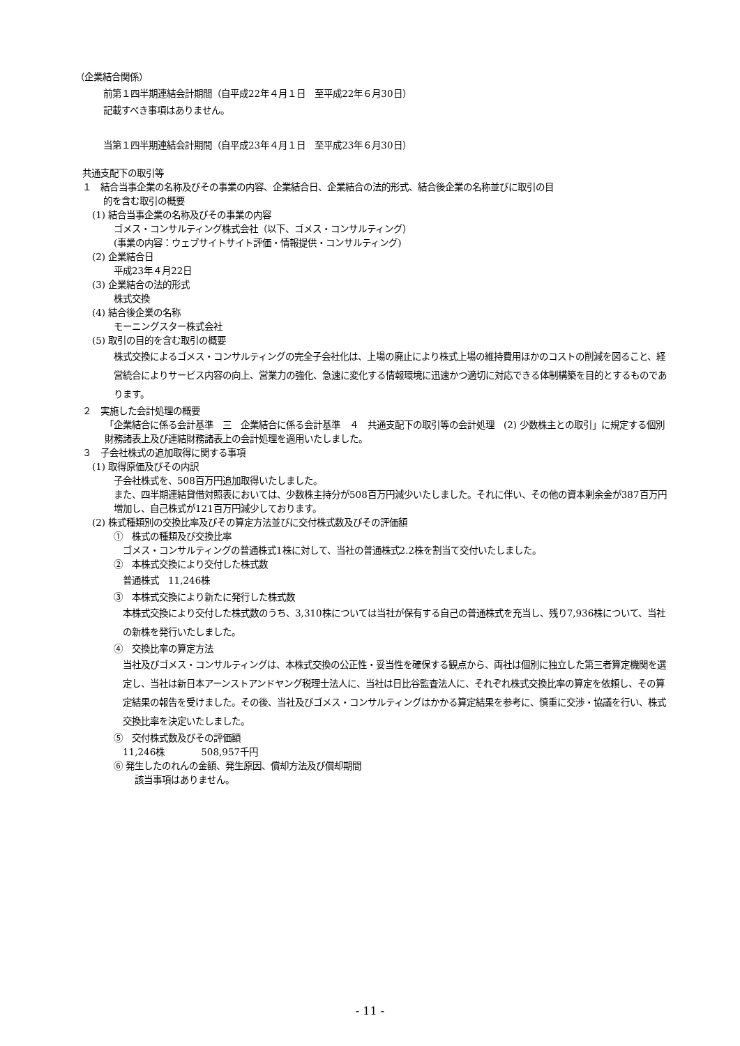（企業結合関係）
前第１四半期連結会計期間（自平成22年４月１日　至平成22年６月30日）
記載すべき事項はありません。
当第１四半期連結会計期間（自平成23年４月１日　至平成23年６月30日）
共通支配下の取引等
１　結合当事企業の名称及びその事業の内容、企業結合日、企業結合の法的形式、結合後企業の名称並びに取引の目
的を含む取引の概要
(1) 結合当事企業の名称及びその事業の内容
ゴメス・コンサルティング株式会社（以下、ゴメス・コンサルティング）
(事業の内容：ウェブサイトサイト評価・情報提供・コンサルティング)
(2) 企業結合日
平成23年４月22日
(3) 企業結合の法的形式
株式交換
(4) 結合後企業の名称
モーニングスター株式会社
(5) 取引の目的を含む取引の概要
株式交換によるゴメス・コンサルティングの完全子会社化は、上場の廃止により株式上場の維持費用ほかのコストの削減を図ること、経営統合によりサービス内容の向上、営業力の強化、急速に変化する情報環境に迅速かつ適切に対応できる体制構築を目的とするものであります。
２　実施した会計処理の概要
「企業結合に係る会計基準　三　企業結合に係る会計基準　４　共通支配下の取引等の会計処理　(2) 少数株主との取引」に規定する個別財務諸表上及び連結財務諸表上の会計処理を適用いたしました。
３　子会社株式の追加取得に関する事項
(1) 取得原価及びその内訳
子会社株式を、508百万円追加取得いたしました。
また、四半期連結貸借対照表においては、少数株主持分が508百万円減少いたしました。それに伴い、その他の資本剰余金が387百万円増加し、自己株式が121百万円減少しております。
(2) 株式種類別の交換比率及びその算定方法並びに交付株式数及びその評価額
①　株式の種類及び交換比率
ゴメス・コンサルティングの普通株式1株に対して、当社の普通株式2.2株を割当て交付いたしました。
②　本株式交換により交付した株式数
普通株式　11,246株
③　本株式交換により新たに発行した株式数
本株式交換により交付した株式数のうち、3,310株については当社が保有する自己の普通株式を充当し、残り7,936株について、当社の新株を発行いたしました。
④　交換比率の算定方法
当社及びゴメス・コンサルティングは、本株式交換の公正性・妥当性を確保する観点から、両社は個別に独立した第三者算定機関を選定し、当社は新日本アーンストアンドヤング税理士法人に、当社は日比谷監査法人に、それぞれ株式交換比率の算定を依頼し、その算定結果の報告を受けました。その後、当社及びゴメス・コンサルティングはかかる算定結果を参考に、慎重に交渉・協議を行い、株式交換比率を決定いたしました。
⑤　交付株式数及びその評価額
11,246株　　　　508,957千円
⑥ 発生したのれんの金額、発生原因、償却方法及び償却期間
該当事項はありません。
- 11 -